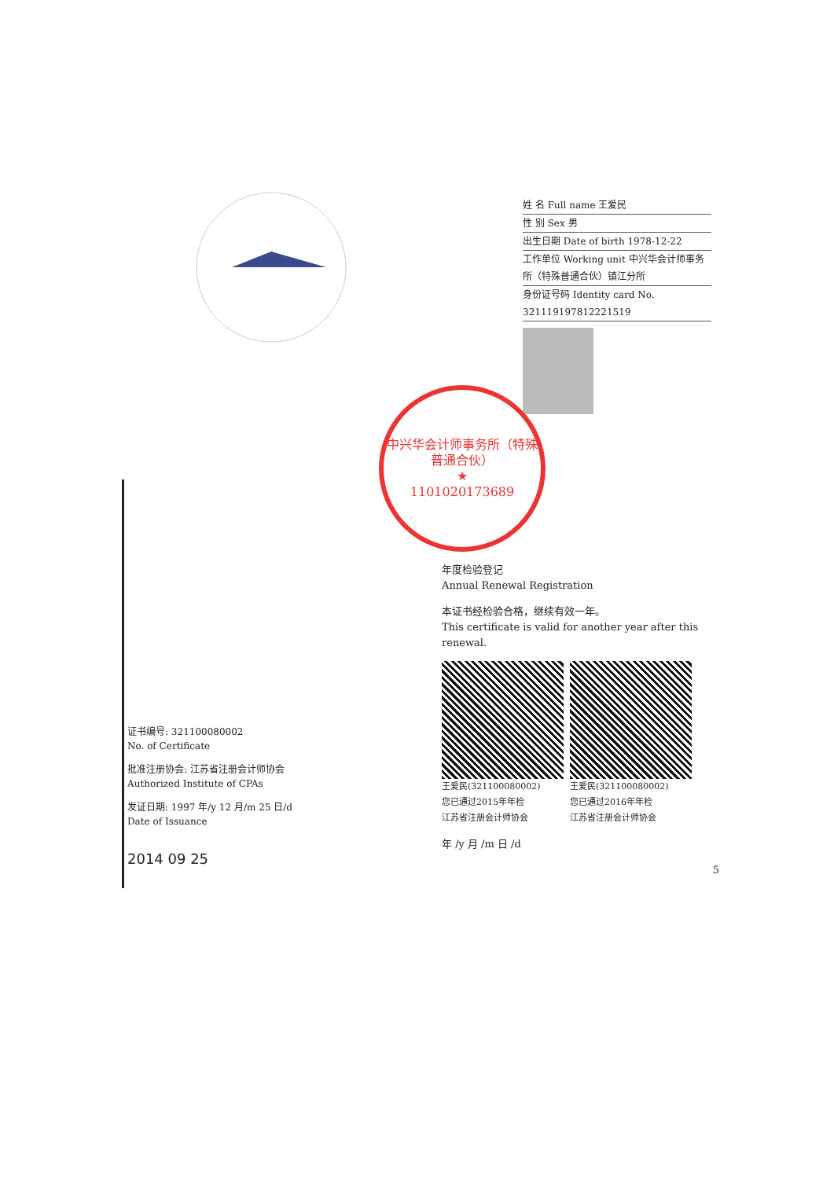姓 名 Full name 王爱民
性 别 Sex 男
出生日期 Date of birth 1978-12-22
工作单位 Working unit 中兴华会计师事务所（特殊普通合伙）镇江分所
身份证号码 Identity card No. 321119197812221519
证书编号: 321100080002
No. of Certificate
批准注册协会: 江苏省注册会计师协会
Authorized Institute of CPAs
发证日期: 1997 年/y 12 月/m 25 日/d
Date of Issuance
2014 09 25
中兴华会计师事务所（特殊普通合伙）
★
1101020173689
年度检验登记
Annual Renewal Registration
本证书经检验合格，继续有效一年。
This certificate is valid for another year after this renewal.
王爱民(321100080002)
您已通过2015年年检
江苏省注册会计师协会
王爱民(321100080002)
您已通过2016年年检
江苏省注册会计师协会
年 /y 月 /m 日 /d
5